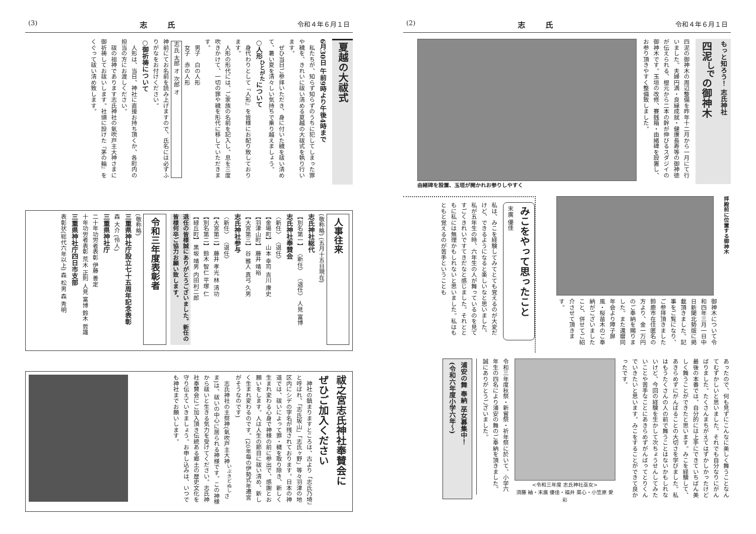(2) 志氏 令和４年６月１日
もっと知ろう！ 志氏神社
四泥<sup>しで</sup>の御神木
四泥の御神木の周辺整備を昨年十二月から一月にて行いました。夫婦円満・良縁成就・健康長寿等の御神徳が伝えられる、根元から二本の幹が伸びるスダジイの御神木です。玉垣の改修、賽銭箱・由緒碑を設置し、お参り頂きやすく整備致しました。
由緒碑を設置、玉垣が開かれお参りしやすく
拝殿前に位置する御神木
御神木について令和四年三月一日中日新聞北勢版に掲載頂きました。記事をご覧になり、ご参拝頂きました鈴鹿市在住匿名の方より、金一万円のご奉納を賜りました。また還暦同年会より障子屏風・桜苗木のご奉納がございましたこと、併せてご紹介させて頂きます。
みこをやって思ったこと
末廣 優佳
私は、みこを経験してみてとても覚えるのが大変だけど、できるようになると楽しいなと思いました。私が五年生の時、六年生の人が舞っているのを見てすごくきれいですてきだなと感じました。それとともに私には無理かもしれないと思いました。私はもともと覚えるのが苦手ということも
あったので、何も見ずにこんなに美しく舞うことなんてむずかしいと思いました。それでも自分なりにがんばりました。たくさんまちがえてはずかしかったけど最後の本番では、自分的には上手にできていちばん美しく舞うことができたと思います。みこを経験して、あきらめずにがんばることの大切さを学びました。私はもうたくさんの人の前で舞うことはないかもしれないけど、今回の経験を生かして次ちょうせんしてみたいことや苦手なことにあきらめずがんばってとりくんでいきたいと思います。みこをすることができて良かったです。
<令和三年度 志氏神社巫女>
須藤 紬・末廣 優佳・福井 菜心・小笠原 愛彩
令和三年度秋祭・新嘗祭・祈年祭に於いて、小学六年生の四名により浦安の舞のご奉納を頂きました。誠にありがとうございました。
浦安の舞 奉納 巫女募集中！
(令和六年度小学六年〜)
(3) 志氏 令和４年６月１日
夏越の大祓式
6月30日 午前9時より午後4時まで
　私たちが、知らず知らずのうちに犯してしまった罪や穢を、きれいに祓い清める夏越の大祓式を執り行います。
　ぜひ当日ご参拝いただき、身に付いた穢を祓い清めて、暑い夏を清々しい気持ちで乗り越えましょう。
○人形<sup>ひとがた</sup>について
　身代わりとして『人形』を皆様にお配り致しております。
　人形の形代には、ご家族の名前を記入し、息を三度吹きかけて、一切の罪や穢を形代に移していただきます。
　男子　白の人形
　女子　赤の人形
志氏 太郎 オ 次郎 オ
神前にてお名前を読み上げますので、氏名には必ずふりがなをお付けください。
○御祈祷について
　人形は、当日、神社に直接お持ち頂くか、各町内の担当の方にお渡しください。
　祓の祖神であります志氏神社の氣吹戸主大神さまに御祈祷してお祓いします。社頭に設けた『茅の輪』をくぐって祓い清め致します。
人事往来
(敬称略) (五月十五日現在)
志氏神社総代
【別名第一】 〈新任〉 〈退任〉 人見 富博
志氏神社奉賛会
〈新任〉 〈退任〉
【金場町】 山本 幸司 吉川 康史
【羽津山町】 藤井 靖裕
【大宮第三】 谷 雅人 真弓 久男
志氏神社参与
〈新任〉 〈退任〉
【大宮第二】 藤井 孝光 林 清功
【別名第二】 鈴木 智仁 平塚 仁
【緑丘町】 黒坂 靖男 内田利二郎
退任の皆様誠にありがとうございました。新任の皆様何卒ご協力お願い致します。
令和三年度表彰者
(敬称略)
三重県神社庁設立七十五周年記念表彰
森 大介 (伶人)
三重県神社庁
二十年功労者表彰 伊藤 善定
十年功労者表彰 荒木 正則 人見 富博 鈴木 哲雄
三重県神社庁四日市支部
表彰状(総代六年以上) 森 松男 森 秀明
祓之宮志氏神社奉賛会に
ぜひご加入ください
　神社の鎮まりますところは、古より「志氏乃埼」と呼ばれ、「志氏坂山」「志氏ヶ野」等々羽津の地区内にシデの字名が残されております。日本の神道では、祓いによって罪・穢を取り除き、新しく生まれ変わる心身で神様の前に参出で、感謝とお願いをします。人は人生の節目に祓い清め、新しく生まれ変わるのです。(20年毎の伊勢式年遷宮がそうなのです)
　志氏神社の主祭神(氣吹戸主大神<sup>いぶきどぬし</sup>さま)は、祓いの中心に居られる神様です。この神様から祓いと生きる気力を受けてください。志氏神社奉賛会にご加入頂き伝統ある郷土の歴史文化を守り伝えていきましょう。お申し込みは、いつでも神社までお願いします。